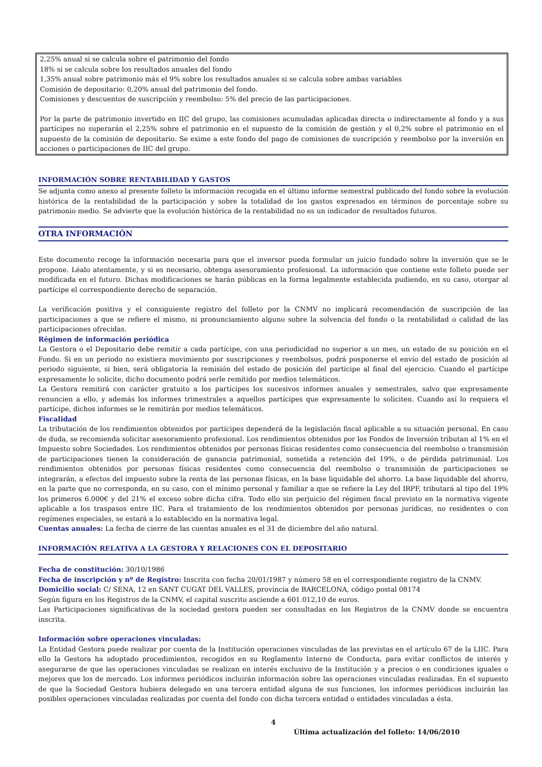2,25% anual si se calcula sobre el patrimonio del fondo
18% si se calcula sobre los resultados anuales del fondo
1,35% anual sobre patrimonio más el 9% sobre los resultados anuales si se calcula sobre ambas variables
Comisión de depositario: 0,20% anual del patrimonio del fondo.
Comisiones y descuentos de suscripción y reembolso: 5% del precio de las participaciones.
Por la parte de patrimonio invertido en IIC del grupo, las comisiones acumuladas aplicadas directa o indirectamente al fondo y a sus partícipes no superarán el 2,25% sobre el patrimonio en el supuesto de la comisión de gestión y el 0,2% sobre el patrimonio en el supuesto de la comisión de depositario. Se exime a este fondo del pago de comisiones de suscripción y reembolso por la inversión en acciones o participaciones de IIC del grupo.
INFORMACIÓN SOBRE RENTABILIDAD Y GASTOS
Se adjunta como anexo al presente folleto la información recogida en el último informe semestral publicado del fondo sobre la evolución histórica de la rentabilidad de la participación y sobre la totalidad de los gastos expresados en términos de porcentaje sobre su patrimonio medio. Se advierte que la evolución histórica de la rentabilidad no es un indicador de resultados futuros.
OTRA INFORMACIÓN
Este documento recoge la información necesaria para que el inversor pueda formular un juicio fundado sobre la inversión que se le propone. Léalo atentamente, y si es necesario, obtenga asesoramiento profesional. La información que contiene este folleto puede ser modificada en el futuro. Dichas modificaciones se harán públicas en la forma legalmente establecida pudiendo, en su caso, otorgar al partícipe el correspondiente derecho de separación.
La verificación positiva y el consiguiente registro del folleto por la CNMV no implicará recomendación de suscripción de las participaciones a que se refiere el mismo, ni pronunciamiento alguno sobre la solvencia del fondo o la rentabilidad o calidad de las participaciones ofrecidas.
Régimen de información periódica
La Gestora o el Depositario debe remitir a cada partícipe, con una periodicidad no superior a un mes, un estado de su posición en el Fondo. Si en un periodo no existiera movimiento por suscripciones y reembolsos, podrá posponerse el envío del estado de posición al periodo siguiente, si bien, será obligatoria la remisión del estado de posición del partícipe al final del ejercicio. Cuando el partícipe expresamente lo solicite, dicho documento podrá serle remitido por medios telemáticos.
La Gestora remitirá con carácter gratuito a los partícipes los sucesivos informes anuales y semestrales, salvo que expresamente renuncien a ello, y además los informes trimestrales a aquellos partícipes que expresamente lo soliciten. Cuando así lo requiera el partícipe, dichos informes se le remitirán por medios telemáticos.
Fiscalidad
La tributación de los rendimientos obtenidos por partícipes dependerá de la legislación fiscal aplicable a su situación personal. En caso de duda, se recomienda solicitar asesoramiento profesional. Los rendimientos obtenidos por los Fondos de Inversión tributan al 1% en el Impuesto sobre Sociedades. Los rendimientos obtenidos por personas físicas residentes como consecuencia del reembolso o transmisión de participaciones tienen la consideración de ganancia patrimonial, sometida a retención del 19%, o de pérdida patrimonial. Los rendimientos obtenidos por personas físicas residentes como consecuencia del reembolso o transmisión de participaciones se integrarán, a efectos del impuesto sobre la renta de las personas físicas, en la base liquidable del ahorro. La base liquidable del ahorro, en la parte que no corresponda, en su caso, con el mínimo personal y familiar a que se refiere la Ley del IRPF, tributará al tipo del 19% los primeros 6.000€ y del 21% el exceso sobre dicha cifra. Todo ello sin perjuicio del régimen fiscal previsto en la normativa vigente aplicable a los traspasos entre IIC. Para el tratamiento de los rendimientos obtenidos por personas jurídicas, no residentes o con regímenes especiales, se estará a lo establecido en la normativa legal.
Cuentas anuales: La fecha de cierre de las cuentas anuales es el 31 de diciembre del año natural.
INFORMACIÓN RELATIVA A LA GESTORA Y RELACIONES CON EL DEPOSITARIO
Fecha de constitución: 30/10/1986
Fecha de inscripción y nº de Registro: Inscrita con fecha 20/01/1987 y número 58 en el correspondiente registro de la CNMV.
Domicilio social: C/ SENA, 12 en SANT CUGAT DEL VALLES, provincia de BARCELONA, código postal 08174
Según figura en los Registros de la CNMV, el capital suscrito asciende a 601.012,10 de euros.
Las Participaciones significativas de la sociedad gestora pueden ser consultadas en los Registros de la CNMV donde se encuentra inscrita.
Información sobre operaciones vinculadas:
La Entidad Gestora puede realizar por cuenta de la Institución operaciones vinculadas de las previstas en el artículo 67 de la LIIC. Para ello la Gestora ha adoptado procedimientos, recogidos en su Reglamento Interno de Conducta, para evitar conflictos de interés y asegurarse de que las operaciones vinculadas se realizan en interés exclusivo de la Institución y a precios o en condiciones iguales o mejores que los de mercado. Los informes periódicos incluirán información sobre las operaciones vinculadas realizadas. En el supuesto de que la Sociedad Gestora hubiera delegado en una tercera entidad alguna de sus funciones, los informes periódicos incluirán las posibles operaciones vinculadas realizadas por cuenta del fondo con dicha tercera entidad o entidades vinculadas a ésta.
4
Última actualización del folleto: 14/06/2010